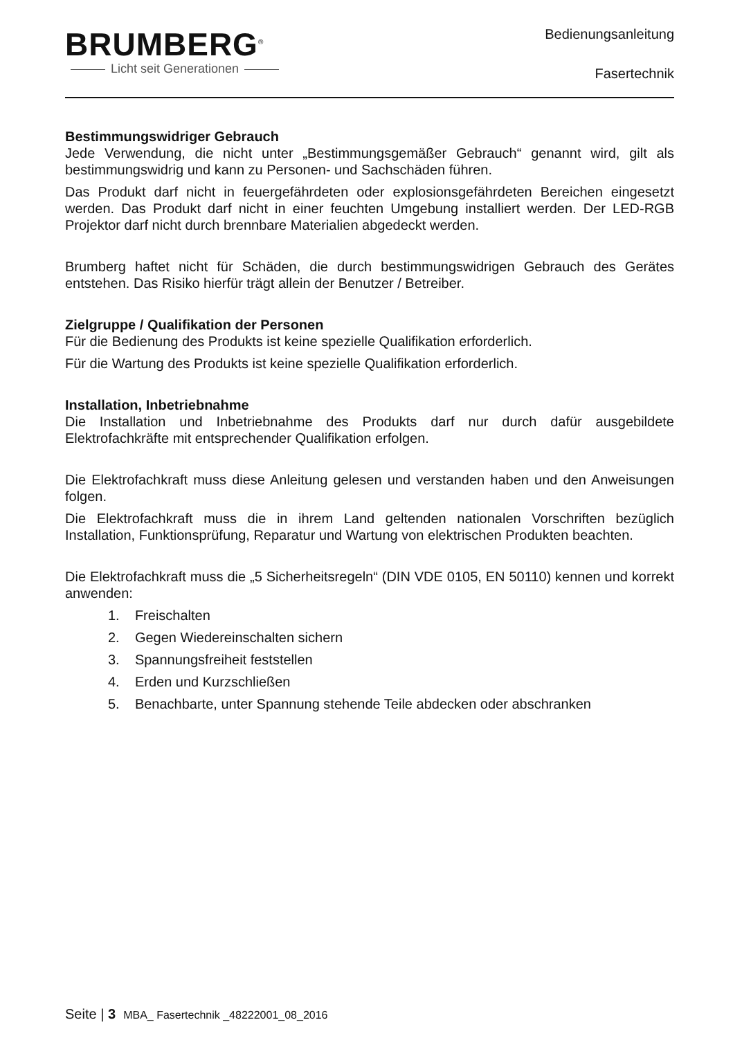BRUMBERG<sup>®</sup>
Licht seit Generationen
Bedienungsanleitung
Fasertechnik
Bestimmungswidriger Gebrauch
Jede Verwendung, die nicht unter „Bestimmungsgemäßer Gebrauch“ genannt wird, gilt als bestimmungswidrig und kann zu Personen- und Sachschäden führen.
Das Produkt darf nicht in feuergefährdeten oder explosionsgefährdeten Bereichen eingesetzt werden. Das Produkt darf nicht in einer feuchten Umgebung installiert werden. Der LED-RGB Projektor darf nicht durch brennbare Materialien abgedeckt werden.
Brumberg haftet nicht für Schäden, die durch bestimmungswidrigen Gebrauch des Gerätes entstehen. Das Risiko hierfür trägt allein der Benutzer / Betreiber.
Zielgruppe / Qualifikation der Personen
Für die Bedienung des Produkts ist keine spezielle Qualifikation erforderlich.
Für die Wartung des Produkts ist keine spezielle Qualifikation erforderlich.
Installation, Inbetriebnahme
Die Installation und Inbetriebnahme des Produkts darf nur durch dafür ausgebildete Elektrofachkräfte mit entsprechender Qualifikation erfolgen.
Die Elektrofachkraft muss diese Anleitung gelesen und verstanden haben und den Anweisungen folgen.
Die Elektrofachkraft muss die in ihrem Land geltenden nationalen Vorschriften bezüglich Installation, Funktionsprüfung, Reparatur und Wartung von elektrischen Produkten beachten.
Die Elektrofachkraft muss die „5 Sicherheitsregeln“ (DIN VDE 0105, EN 50110) kennen und korrekt anwenden:
1. Freischalten
2. Gegen Wiedereinschalten sichern
3. Spannungsfreiheit feststellen
4. Erden und Kurzschließen
5. Benachbarte, unter Spannung stehende Teile abdecken oder abschranken
Seite | 3 MBA_ Fasertechnik _48222001_08_2016